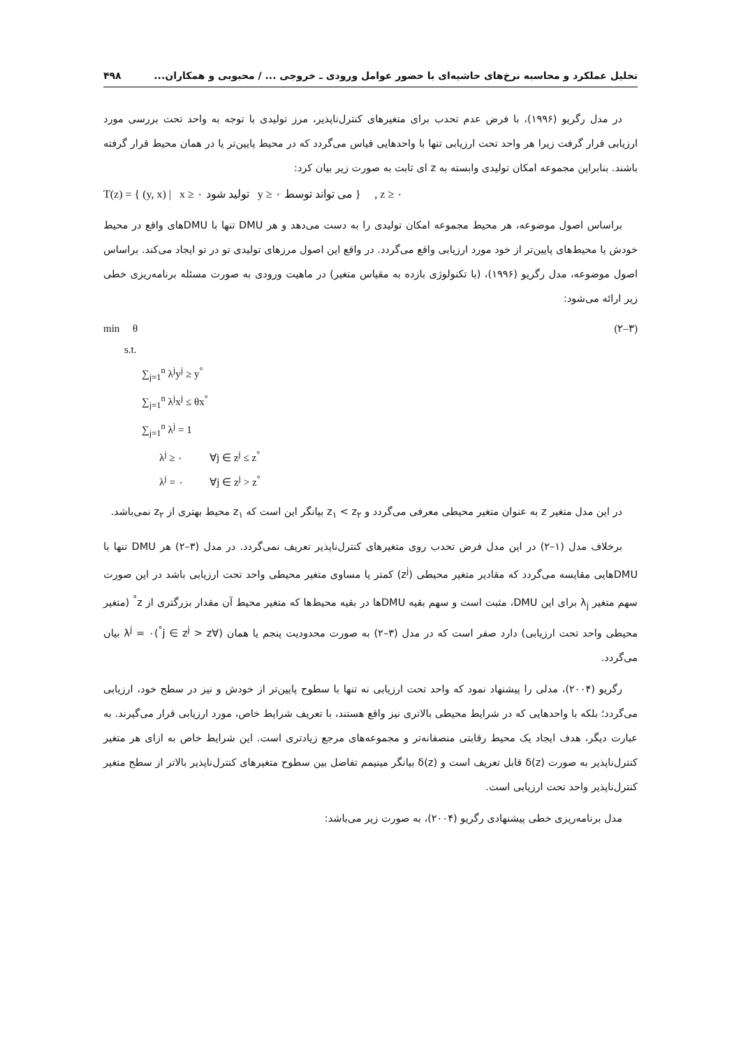تحلیل عملکرد و محاسبه نرخ‌های حاشیه‌ای با حضور عوامل ورودی ـ خروجی ... / محبوبی و همکاران... ۴۹۸
در مدل رگریو (۱۹۹۶)، با فرض عدم تحدب برای متغیرهای کنترل‌ناپذیر، مرز تولیدی با توجه به واحد تحت بررسی مورد ارزیابی قرار گرفت زیرا هر واحد تحت ارزیابی تنها با واحدهایی قیاس می‌گردد که در محیط پایین‌تر یا در همان محیط قرار گرفته باشند. بنابراین مجموعه امکان تولیدی وابسته به z ای ثابت به صورت زیر بیان کرد:
T(z) = { (y, x) | x ≥ ۰ تولید شود y ≥ ۰ می تواند توسط } , z ≥ ۰
براساس اصول موضوعه، هر محیط مجموعه امکان تولیدی را به دست می‌دهد و هر DMU تنها با DMUهای واقع در محیط خودش یا محیط‌های پایین‌تر از خود مورد ارزیابی واقع می‌گردد. در واقع این اصول مرزهای تولیدی تو در تو ایجاد می‌کند. براساس اصول موضوعه، مدل رگریو (۱۹۹۶)، (با تکنولوژی بازده به مقیاس متغیر) در ماهیت ورودی به صورت مسئله برنامه‌ریزی خطی زیر ارائه می‌شود:
min θ (۲–۳)
s.t.
∑<sub>j=1</sub><sup>n</sup> λ<sup>j</sup>y<sup>j</sup> ≥ y<sup>°</sup>
∑<sub>j=1</sub><sup>n</sup> λ<sup>j</sup>x<sup>j</sup> ≤ θx<sup>°</sup>
∑<sub>j=1</sub><sup>n</sup> λ<sup>j</sup> = 1
λ<sup>j</sup> ≥ ۰ ∀j ∈ z<sup>j</sup> ≤ z<sup>°</sup>
λ<sup>j</sup> = ۰ ∀j ∈ z<sup>j</sup> > z<sup>°</sup>
در این مدل متغیر z به عنوان متغیر محیطی معرفی می‌گردد و z<sub>۱</sub> < z<sub>۲</sub> بیانگر این است که z<sub>۱</sub> محیط بهتری از z<sub>۲</sub> نمی‌باشد.
برخلاف مدل (۱–۲) در این مدل فرض تحدب روی متغیرهای کنترل‌ناپذیر تعریف نمی‌گردد. در مدل (۳–۲) هر DMU تنها با DMUهایی مقایسه می‌گردد که مقادیر متغیر محیطی (z<sup>j</sup>) کمتر یا مساوی متغیر محیطی واحد تحت ارزیابی باشد در این صورت سهم متغیر λ<sub>j</sub> برای این DMU، مثبت است و سهم بقیه DMUها در بقیه محیط‌ها که متغیر محیط آن مقدار بزرگتری از z<sup>°</sup> (متغیر محیطی واحد تحت ارزیابی) دارد صفر است که در مدل (۳–۲) به صورت محدودیت پنجم یا همان (∀j ∈ z<sup>j</sup> > z<sup>°</sup>)λ<sup>j</sup> = ۰ بیان می‌گردد.
رگریو (۲۰۰۴)، مدلی را پیشنهاد نمود که واحد تحت ارزیابی نه تنها با سطوح پایین‌تر از خودش و نیز در سطح خود، ارزیابی می‌گردد؛ بلکه با واحدهایی که در شرایط محیطی بالاتری نیز واقع هستند، با تعریف شرایط خاص، مورد ارزیابی قرار می‌گیرند. به عبارت دیگر، هدف ایجاد یک محیط رقابتی منصفانه‌تر و مجموعه‌های مرجع زیادتری است. این شرایط خاص به ازای هر متغیر کنترل‌ناپذیر به صورت δ(z) قابل تعریف است و δ(z) بیانگر مینیمم تفاضل بین سطوح متغیرهای کنترل‌ناپذیر بالاتر از سطح متغیر کنترل‌ناپذیر واحد تحت ارزیابی است.
مدل برنامه‌ریزی خطی پیشنهادی رگریو (۲۰۰۴)، به صورت زیر می‌باشد: